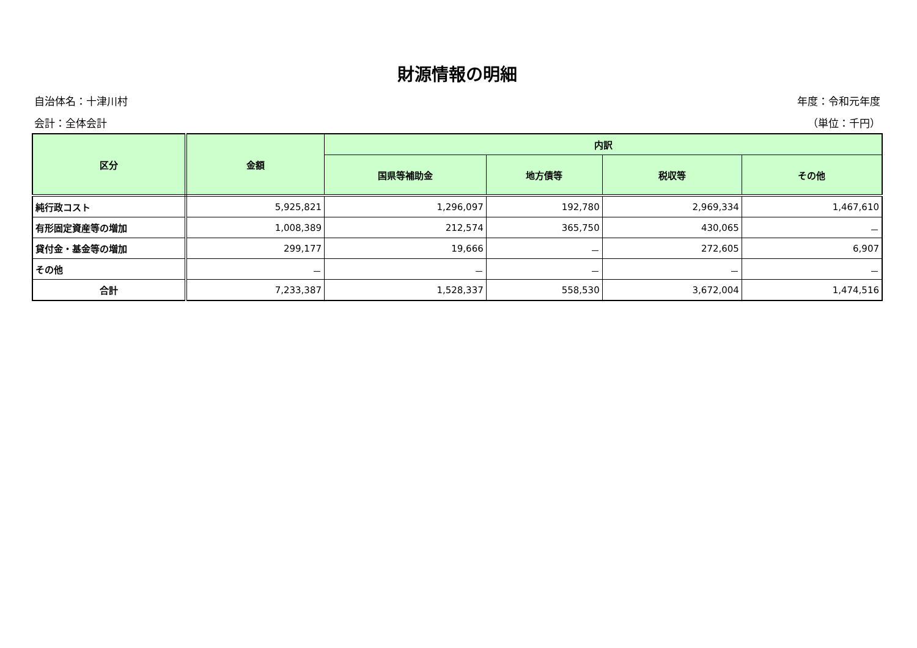財源情報の明細
自治体名：十津川村 年度：令和元年度
会計：全体会計 （単位：千円）
| 区分 | 金額 | 内訳 | | | |
| --- | --- | --- | --- | --- | --- |
| | | 国県等補助金 | 地方債等 | 税収等 | その他 |
| 純行政コスト | 5,925,821 | 1,296,097 | 192,780 | 2,969,334 | 1,467,610 |
| 有形固定資産等の増加 | 1,008,389 | 212,574 | 365,750 | 430,065 | － |
| 貸付金・基金等の増加 | 299,177 | 19,666 | － | 272,605 | 6,907 |
| その他 | － | － | － | － | － |
| 合計 | 7,233,387 | 1,528,337 | 558,530 | 3,672,004 | 1,474,516 |